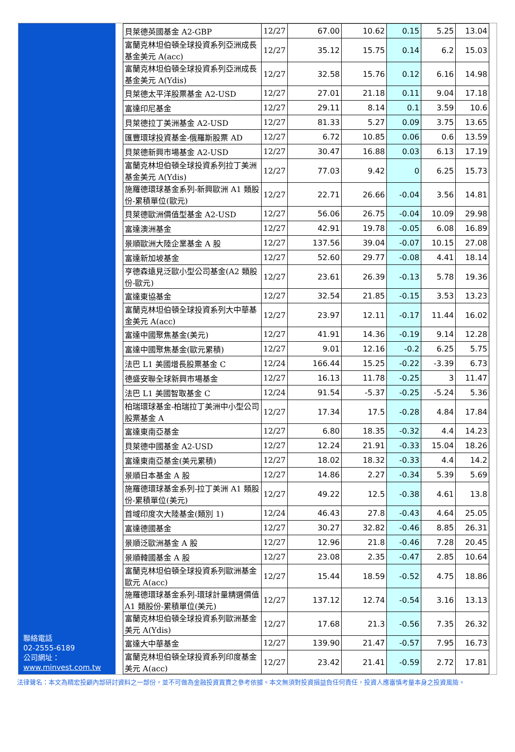聯絡電話
02-2555-6189
公司網址：
www.minvest.com.tw
| 貝萊德英國基金 A2-GBP | 12/27 | 67.00 | 10.62 | 0.15 | 5.25 | 13.04 |
| 富蘭克林坦伯頓全球投資系列亞洲成長基金美元 A(acc) | 12/27 | 35.12 | 15.75 | 0.14 | 6.2 | 15.03 |
| 富蘭克林坦伯頓全球投資系列亞洲成長基金美元 A(Ydis) | 12/27 | 32.58 | 15.76 | 0.12 | 6.16 | 14.98 |
| 貝萊德太平洋股票基金 A2-USD | 12/27 | 27.01 | 21.18 | 0.11 | 9.04 | 17.18 |
| 富達印尼基金 | 12/27 | 29.11 | 8.14 | 0.1 | 3.59 | 10.6 |
| 貝萊德拉丁美洲基金 A2-USD | 12/27 | 81.33 | 5.27 | 0.09 | 3.75 | 13.65 |
| 匯豐環球投資基金-俄羅斯股票 AD | 12/27 | 6.72 | 10.85 | 0.06 | 0.6 | 13.59 |
| 貝萊德新興市場基金 A2-USD | 12/27 | 30.47 | 16.88 | 0.03 | 6.13 | 17.19 |
| 富蘭克林坦伯頓全球投資系列拉丁美洲基金美元 A(Ydis) | 12/27 | 77.03 | 9.42 | 0 | 6.25 | 15.73 |
| 施羅德環球基金系列-新興歐洲 A1 類股份-累積單位(歐元) | 12/27 | 22.71 | 26.66 | -0.04 | 3.56 | 14.81 |
| 貝萊德歐洲價值型基金 A2-USD | 12/27 | 56.06 | 26.75 | -0.04 | 10.09 | 29.98 |
| 富達澳洲基金 | 12/27 | 42.91 | 19.78 | -0.05 | 6.08 | 16.89 |
| 景順歐洲大陸企業基金 A 股 | 12/27 | 137.56 | 39.04 | -0.07 | 10.15 | 27.08 |
| 富達新加坡基金 | 12/27 | 52.60 | 29.77 | -0.08 | 4.41 | 18.14 |
| 亨德森遠見泛歐小型公司基金(A2 類股份-歐元) | 12/27 | 23.61 | 26.39 | -0.13 | 5.78 | 19.36 |
| 富達東協基金 | 12/27 | 32.54 | 21.85 | -0.15 | 3.53 | 13.23 |
| 富蘭克林坦伯頓全球投資系列大中華基金美元 A(acc) | 12/27 | 23.97 | 12.11 | -0.17 | 11.44 | 16.02 |
| 富達中國聚焦基金(美元) | 12/27 | 41.91 | 14.36 | -0.19 | 9.14 | 12.28 |
| 富達中國聚焦基金(歐元累積) | 12/27 | 9.01 | 12.16 | -0.2 | 6.25 | 5.75 |
| 法巴 L1 美國增長股票基金 C | 12/24 | 166.44 | 15.25 | -0.22 | -3.39 | 6.73 |
| 德盛安聯全球新興市場基金 | 12/27 | 16.13 | 11.78 | -0.25 | 3 | 11.47 |
| 法巴 L1 美國智取基金 C | 12/24 | 91.54 | -5.37 | -0.25 | -5.24 | 5.36 |
| 柏瑞環球基金-柏瑞拉丁美洲中小型公司股票基金 A | 12/27 | 17.34 | 17.5 | -0.28 | 4.84 | 17.84 |
| 富達東南亞基金 | 12/27 | 6.80 | 18.35 | -0.32 | 4.4 | 14.23 |
| 貝萊德中國基金 A2-USD | 12/27 | 12.24 | 21.91 | -0.33 | 15.04 | 18.26 |
| 富達東南亞基金(美元累積) | 12/27 | 18.02 | 18.32 | -0.33 | 4.4 | 14.2 |
| 景順日本基金 A 股 | 12/27 | 14.86 | 2.27 | -0.34 | 5.39 | 5.69 |
| 施羅德環球基金系列-拉丁美洲 A1 類股份-累積單位(美元) | 12/27 | 49.22 | 12.5 | -0.38 | 4.61 | 13.8 |
| 首域印度次大陸基金(類別 1) | 12/24 | 46.43 | 27.8 | -0.43 | 4.64 | 25.05 |
| 富達德國基金 | 12/27 | 30.27 | 32.82 | -0.46 | 8.85 | 26.31 |
| 景順泛歐洲基金 A 股 | 12/27 | 12.96 | 21.8 | -0.46 | 7.28 | 20.45 |
| 景順韓國基金 A 股 | 12/27 | 23.08 | 2.35 | -0.47 | 2.85 | 10.64 |
| 富蘭克林坦伯頓全球投資系列歐洲基金歐元 A(acc) | 12/27 | 15.44 | 18.59 | -0.52 | 4.75 | 18.86 |
| 施羅德環球基金系列-環球計量精選價值 A1 類股份-累積單位(美元) | 12/27 | 137.12 | 12.74 | -0.54 | 3.16 | 13.13 |
| 富蘭克林坦伯頓全球投資系列歐洲基金美元 A(Ydis) | 12/27 | 17.68 | 21.3 | -0.56 | 7.35 | 26.32 |
| 富達大中華基金 | 12/27 | 139.90 | 21.47 | -0.57 | 7.95 | 16.73 |
| 富蘭克林坦伯頓全球投資系列印度基金美元 A(acc) | 12/27 | 23.42 | 21.41 | -0.59 | 2.72 | 17.81 |
法律聲名：本文為精宏投顧內部研討資料之一部份，並不可做為金融投資買賣之參考依據。本文無須對投資損益負任何責任，投資人應審慎考量本身之投資風險。